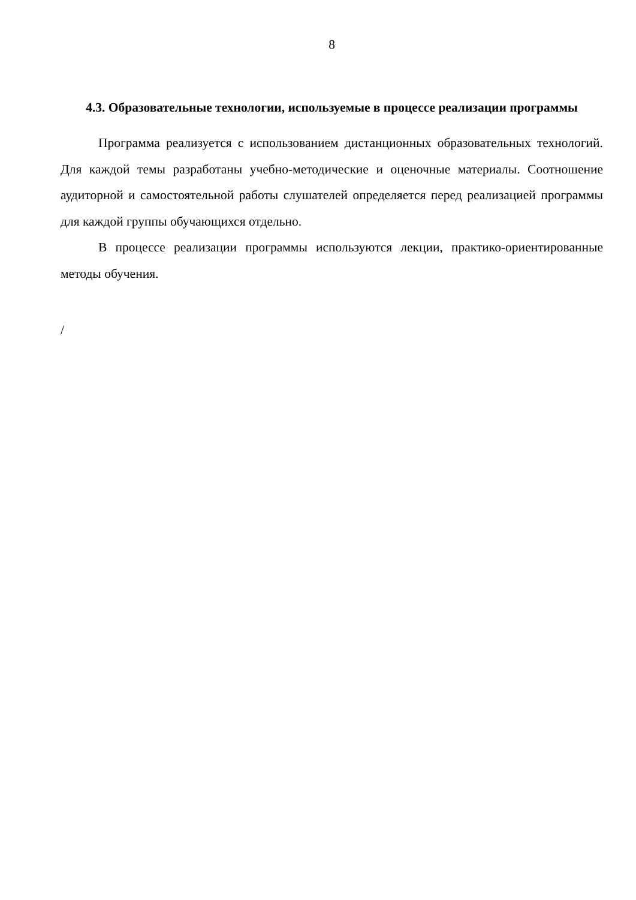8
4.3. Образовательные технологии, используемые в процессе реализации программы
Программа реализуется с использованием дистанционных образовательных технологий. Для каждой темы разработаны учебно-методические и оценочные материалы. Соотношение аудиторной и самостоятельной работы слушателей определяется перед реализацией программы для каждой группы обучающихся отдельно.
В процессе реализации программы используются лекции, практико-ориентированные методы обучения.
/